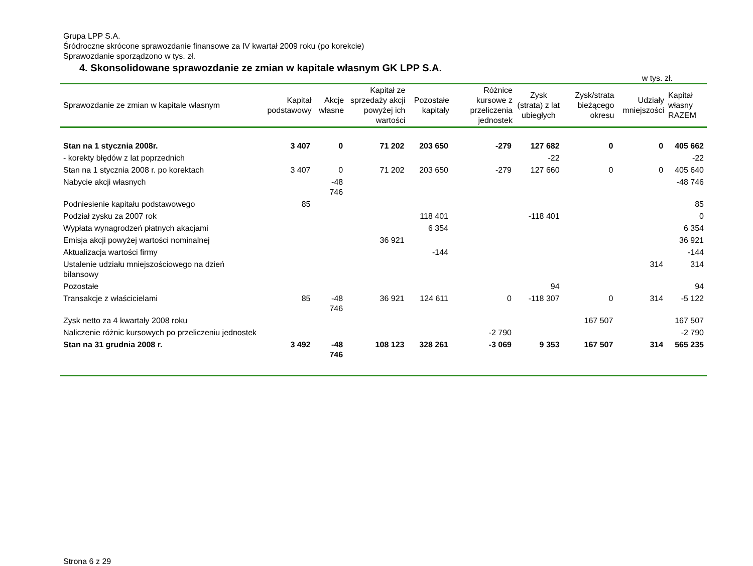Grupa LPP S.A.
Śródroczne skrócone sprawozdanie finansowe za IV kwartał 2009 roku (po korekcie)
Sprawozdanie sporządzono w tys. zł.
4. Skonsolidowane sprawozdanie ze zmian w kapitale własnym GK LPP S.A.
w tys. zł.
| Sprawozdanie ze zmian w kapitale własnym | Kapitał podstawowy | Akcje własne | Kapitał ze sprzedaży akcji powyżej ich wartości | Pozostałe kapitały | Różnice kursowe z przeliczenia jednostek | Zysk (strata) z lat ubiegłych | Zysk/strata bieżącego okresu | Udziały mniejszości | Kapitał własny RAZEM |
| --- | --- | --- | --- | --- | --- | --- | --- | --- | --- |
| Stan na 1 stycznia 2008r. | 3 407 | 0 | 71 202 | 203 650 | -279 | 127 682 | 0 | 0 | 405 662 |
| - korekty błędów z lat poprzednich | | | | | | -22 | | | -22 |
| Stan na 1 stycznia 2008 r. po korektach | 3 407 | 0 | 71 202 | 203 650 | -279 | 127 660 | 0 | 0 | 405 640 |
| Nabycie akcji własnych | | -48 746 | | | | | | | -48 746 |
| Podniesienie kapitału podstawowego | 85 | | | | | | | | 85 |
| Podział zysku za 2007 rok | | | | 118 401 | | -118 401 | | | 0 |
| Wypłata wynagrodzeń płatnych akacjami | | | | 6 354 | | | | | 6 354 |
| Emisja akcji powyżej wartości nominalnej | | | 36 921 | | | | | | 36 921 |
| Aktualizacja wartości firmy | | | | -144 | | | | | -144 |
| Ustalenie udziału mniejszościowego na dzień bilansowy | | | | | | | | 314 | 314 |
| Pozostałe | | | | | | 94 | | | 94 |
| Transakcje z właścicielami | 85 | -48 746 | 36 921 | 124 611 | 0 | -118 307 | 0 | 314 | -5 122 |
| Zysk netto za 4 kwartały 2008 roku | | | | | | | 167 507 | | 167 507 |
| Naliczenie różnic kursowych po przeliczeniu jednostek | | | | | -2 790 | | | | -2 790 |
| Stan na 31 grudnia 2008 r. | 3 492 | -48 746 | 108 123 | 328 261 | -3 069 | 9 353 | 167 507 | 314 | 565 235 |
Strona 6 z 29